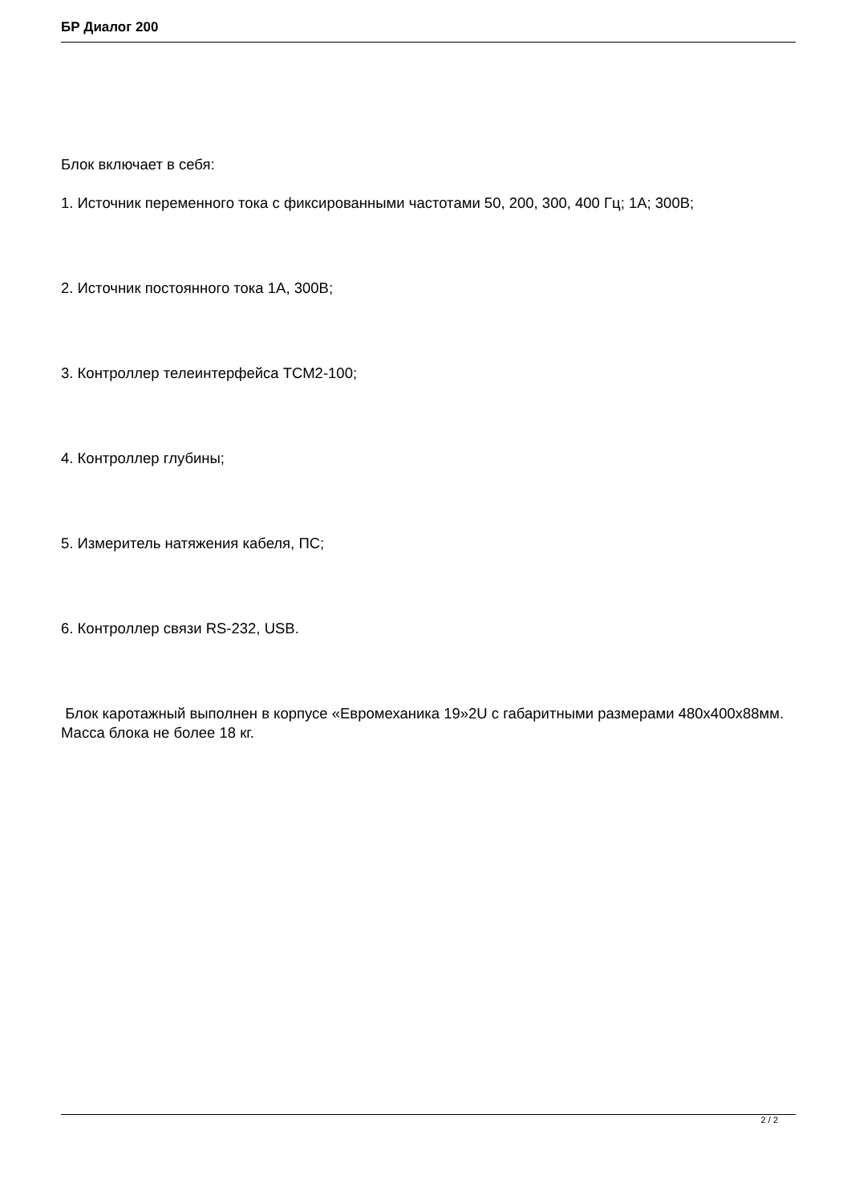БР Диалог 200
Блок включает в себя:
1. Источник переменного тока с фиксированными частотами 50, 200, 300, 400 Гц; 1А; 300В;
2. Источник постоянного тока 1А, 300В;
3. Контроллер телеинтерфейса ТСМ2-100;
4. Контроллер глубины;
5. Измеритель натяжения кабеля, ПС;
6. Контроллер связи RS-232, USB.
Блок каротажный выполнен в корпусе «Евромеханика 19»2U с габаритными размерами 480х400х88мм. Масса блока не более 18 кг.
2 / 2